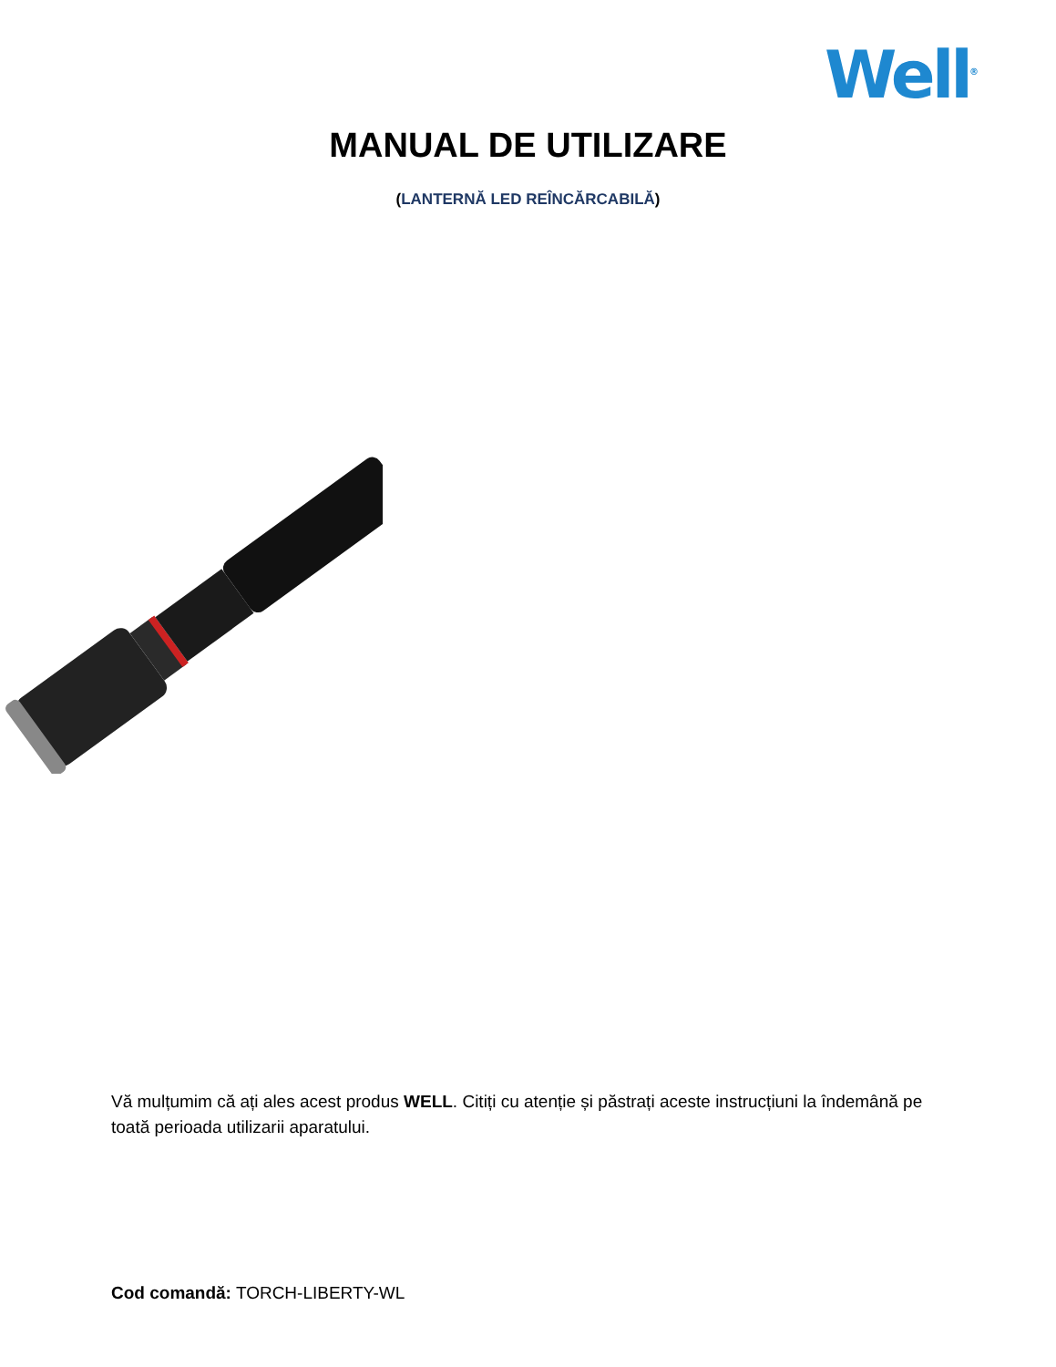Well<sup>®</sup>
MANUAL DE UTILIZARE
(LANTERNĂ LED REÎNCĂRCABILĂ)
Vă mulțumim că ați ales acest produs WELL. Citiți cu atenție și păstrați aceste instrucțiuni la îndemână pe toată perioada utilizarii aparatului.
Cod comandă: TORCH-LIBERTY-WL